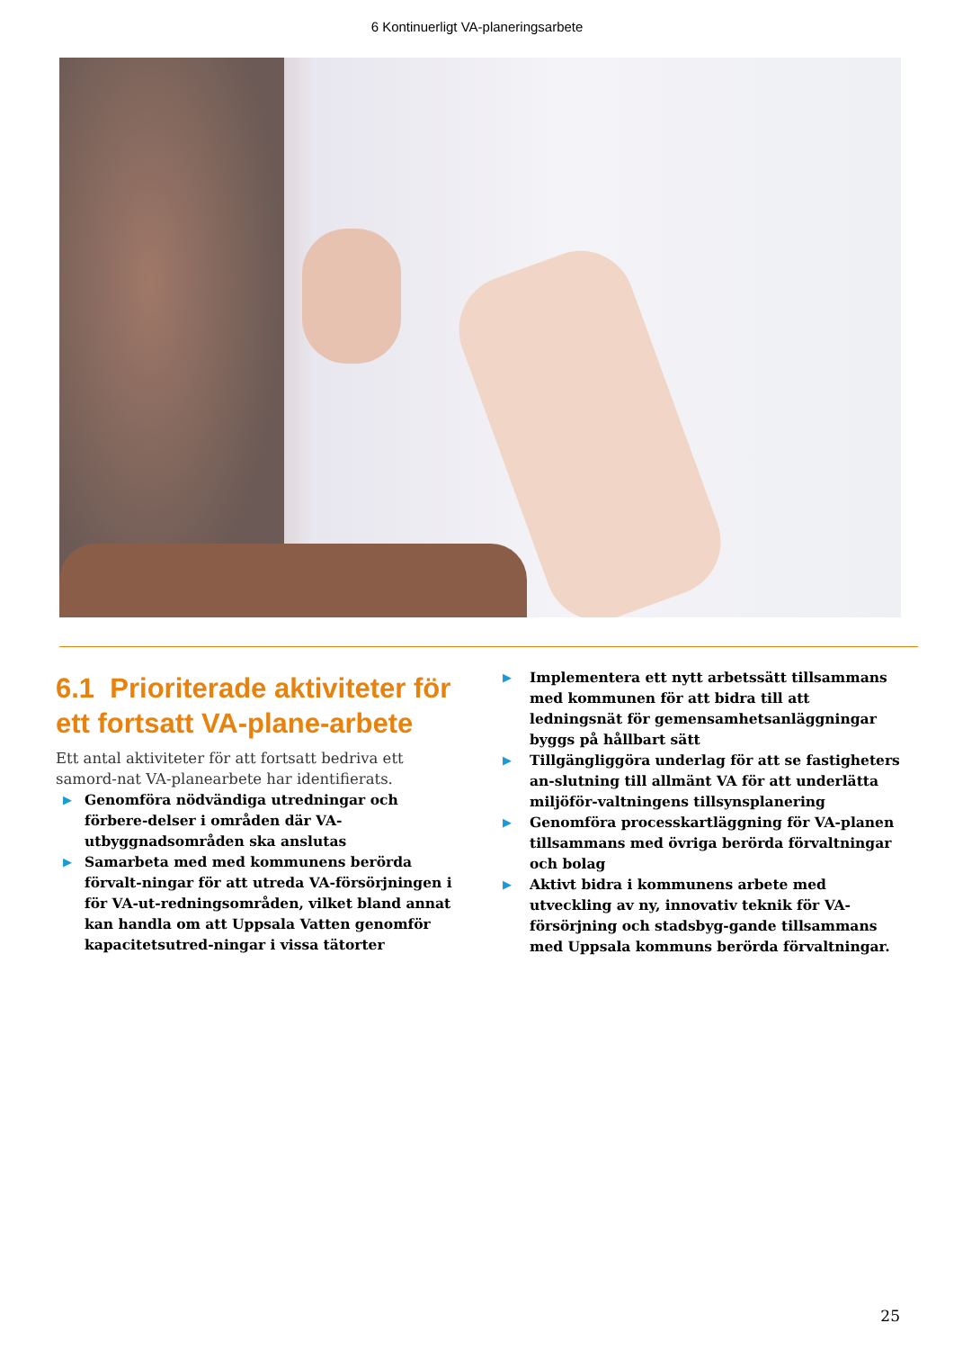6 Kontinuerligt VA-planeringsarbete
6.1 Prioriterade aktiviteter för ett fortsatt VA-plane-arbete
Ett antal aktiviteter för att fortsatt bedriva ett samord-nat VA-planearbete har identifierats.
▶ Genomföra nödvändiga utredningar och förbere-delser i områden där VA-utbyggnadsområden ska anslutas
▶ Samarbeta med med kommunens berörda förvalt-ningar för att utreda VA-försörjningen i för VA-ut-redningsområden, vilket bland annat kan handla om att Uppsala Vatten genomför kapacitetsutred-ningar i vissa tätorter
▶ Implementera ett nytt arbetssätt tillsammans med kommunen för att bidra till att ledningsnät för gemensamhetsanläggningar byggs på hållbart sätt
▶ Tillgängliggöra underlag för att se fastigheters an-slutning till allmänt VA för att underlätta miljöför-valtningens tillsynsplanering
▶ Genomföra processkartläggning för VA-planen tillsammans med övriga berörda förvaltningar och bolag
▶ Aktivt bidra i kommunens arbete med utveckling av ny, innovativ teknik för VA-försörjning och stadsbyg-gande tillsammans med Uppsala kommuns berörda förvaltningar.
25